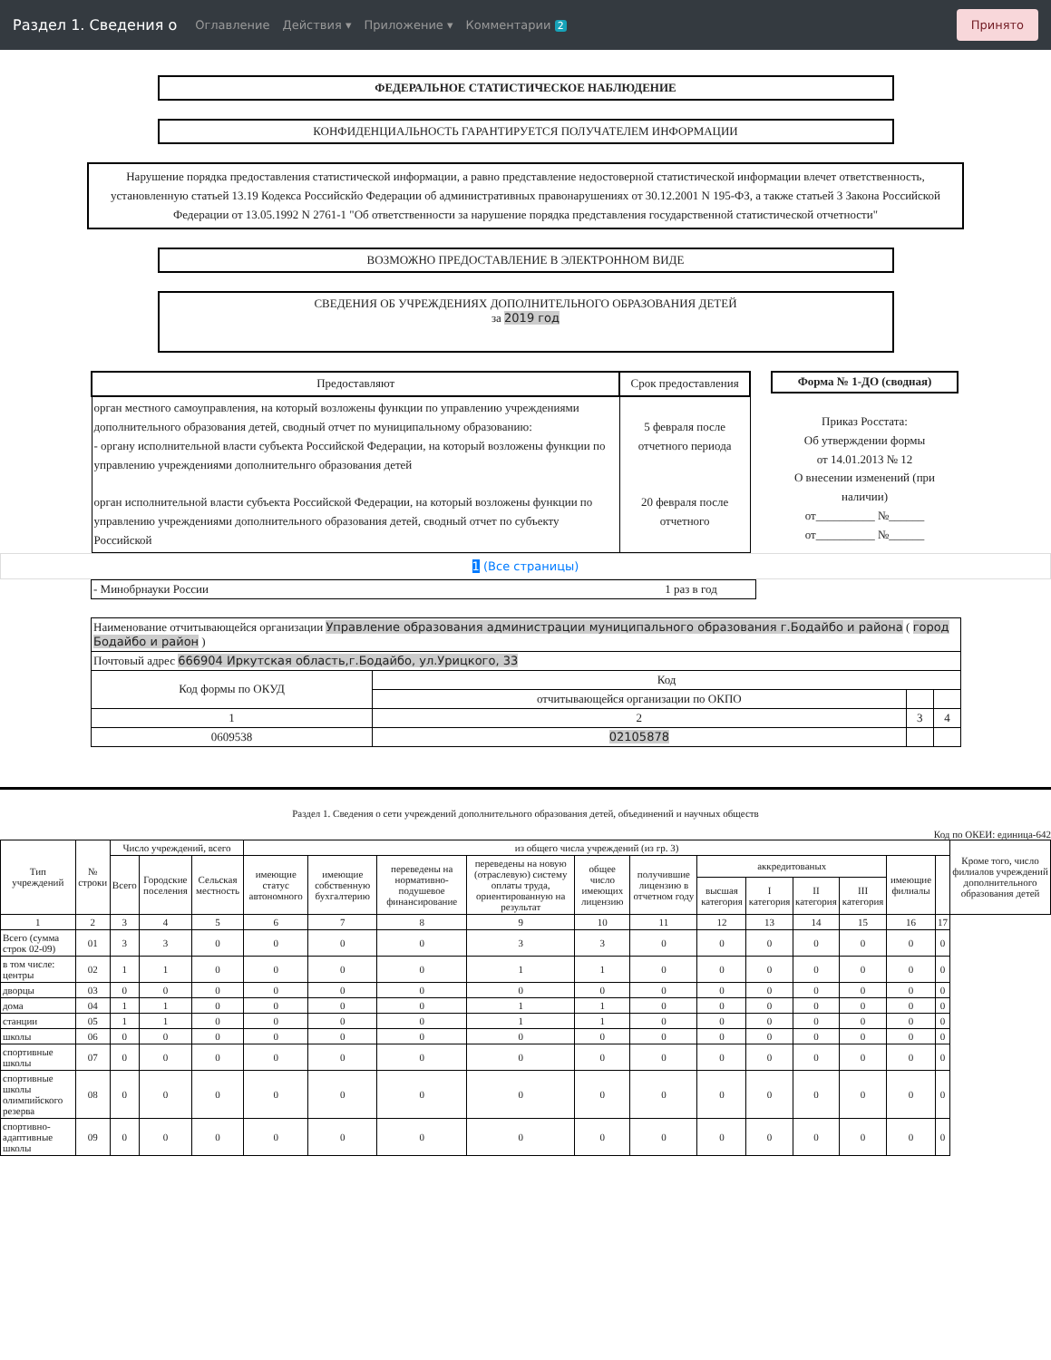Раздел 1. Сведения о Оглавление Действия ▾ Приложение ▾ Комментарии 2 Принято
ФЕДЕРАЛЬНОЕ СТАТИСТИЧЕСКОЕ НАБЛЮДЕНИЕ
КОНФИДЕНЦИАЛЬНОСТЬ ГАРАНТИРУЕТСЯ ПОЛУЧАТЕЛЕМ ИНФОРМАЦИИ
Нарушение порядка предоставления статистической информации, а равно представление недостоверной статистической информации влечет ответственность, установленную статьей 13.19 Кодекса Российскйо Федерации об административных правонарушениях от 30.12.2001 N 195-ФЗ, а также статьей 3 Закона Российской Федерации от 13.05.1992 N 2761-1 "Об ответственности за нарушение порядка представления государственной статистической отчетности"
ВОЗМОЖНО ПРЕДОСТАВЛЕНИЕ В ЭЛЕКТРОННОМ ВИДЕ
СВЕДЕНИЯ ОБ УЧРЕЖДЕНИЯХ ДОПОЛНИТЕЛЬНОГО ОБРАЗОВАНИЯ ДЕТЕЙ
за 2019 год
| Предоставляют | Срок предоставления |
| --- | --- |
| орган местного самоуправления, на который возложены функции по управлению учреждениями дополнительного образования детей, сводный отчет по муниципальному образованию: - органу исполнительной власти субъекта Российской Федерации, на который возложены функции по управлению учреждениями дополнительнго образования детей орган исполнительной власти субъекта Российской Федерации, на который возложены функции по управлению учреждениями дополнительного образования детей, сводный отчет по субъекту Российской | 5 февраля после отчетного периода 20 февраля после отчетного |
Форма № 1-ДО (сводная)
Приказ Росстата:
Об утверждении формы
от 14.01.2013 № 12
О внесении изменений (при наличии)
от__________ №______
от__________ №______
1 (Все страницы)
- Минобрнауки России 1 раз в год
| Наименование отчитывающейся организации Управление образования администрации муниципального образования г.Бодайбо и района ( город Бодайбо и район ) | | | |
| Почтовый адрес 666904 Иркутская область,г.Бодайбо, ул.Урицкого, 33 | | | |
| Код формы по ОКУД | Код | | |
| | отчитывающейся организации по ОКПО | | |
| 1 | 2 | 3 | 4 |
| 0609538 | 02105878 | | |
Раздел 1. Сведения о сети учреждений дополнительного образования детей, объединений и научных обществ
Код по ОКЕИ: единица-642
| Тип учреждений | № строки | Число учреждений, всего | | | из общего числа учреждений (из гр. 3) | | | | | | | | | | | | Кроме того, число филиалов учреждений дополнительного образования детей |
| --- | --- | --- | --- | --- | --- | --- | --- | --- | --- | --- | --- | --- | --- | --- | --- | --- | --- |
| | | Всего | Городские поселения | Сельская местность | имеющие статус автономного | имеющие собственную бухгалтерию | переведены на нормативно-подушевое финансирование | переведены на новую (отраслевую) систему оплаты труда, ориентированную на результат | общее число имеющих лицензию | получившие лицензию в отчетном году | аккредитованых | | | | имеющие филиалы | | |
| | | | | | | | | | | | высшая категория | I категория | II категория | III категория | | | |
| 1 | 2 | 3 | 4 | 5 | 6 | 7 | 8 | 9 | 10 | 11 | 12 | 13 | 14 | 15 | 16 | 17 | |
| Всего (сумма строк 02-09) | 01 | 3 | 3 | 0 | 0 | 0 | 0 | 3 | 3 | 0 | 0 | 0 | 0 | 0 | 0 | 0 | |
| в том числе: центры | 02 | 1 | 1 | 0 | 0 | 0 | 0 | 1 | 1 | 0 | 0 | 0 | 0 | 0 | 0 | 0 | |
| дворцы | 03 | 0 | 0 | 0 | 0 | 0 | 0 | 0 | 0 | 0 | 0 | 0 | 0 | 0 | 0 | 0 | |
| дома | 04 | 1 | 1 | 0 | 0 | 0 | 0 | 1 | 1 | 0 | 0 | 0 | 0 | 0 | 0 | 0 | |
| станции | 05 | 1 | 1 | 0 | 0 | 0 | 0 | 1 | 1 | 0 | 0 | 0 | 0 | 0 | 0 | 0 | |
| школы | 06 | 0 | 0 | 0 | 0 | 0 | 0 | 0 | 0 | 0 | 0 | 0 | 0 | 0 | 0 | 0 | |
| спортивные школы | 07 | 0 | 0 | 0 | 0 | 0 | 0 | 0 | 0 | 0 | 0 | 0 | 0 | 0 | 0 | 0 | |
| спортивные школы олимпийского резерва | 08 | 0 | 0 | 0 | 0 | 0 | 0 | 0 | 0 | 0 | 0 | 0 | 0 | 0 | 0 | 0 | |
| спортивно-адаптивные школы | 09 | 0 | 0 | 0 | 0 | 0 | 0 | 0 | 0 | 0 | 0 | 0 | 0 | 0 | 0 | 0 | |